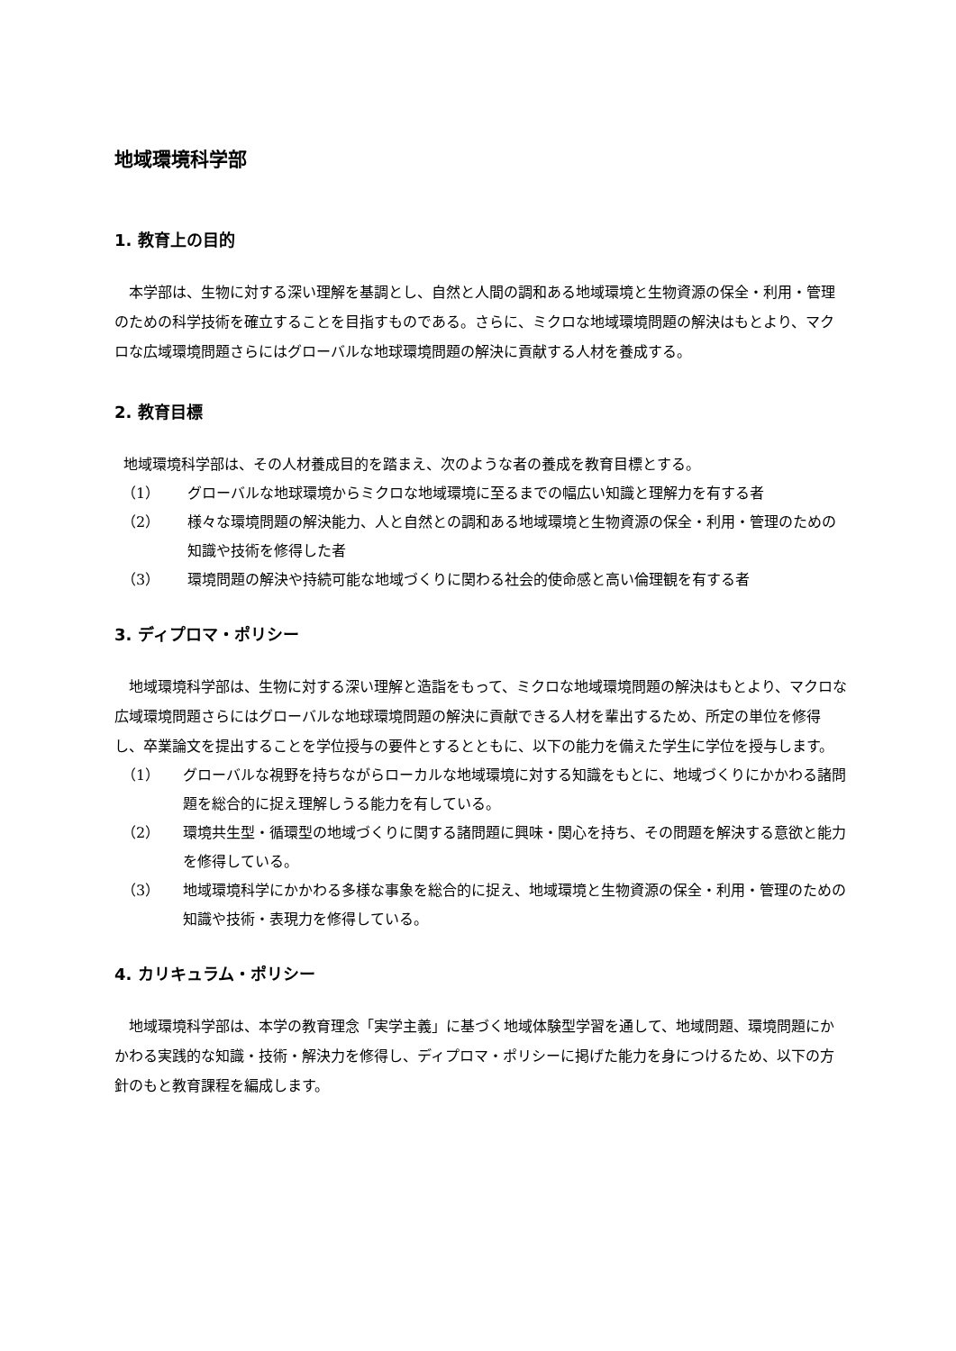地域環境科学部
1. 教育上の目的
本学部は、生物に対する深い理解を基調とし、自然と人間の調和ある地域環境と生物資源の保全・利用・管理のための科学技術を確立することを目指すものである。さらに、ミクロな地域環境問題の解決はもとより、マクロな広域環境問題さらにはグローバルな地球環境問題の解決に貢献する人材を養成する。
2. 教育目標
地域環境科学部は、その人材養成目的を踏まえ、次のような者の養成を教育目標とする。
（1） グローバルな地球環境からミクロな地域環境に至るまでの幅広い知識と理解力を有する者
（2） 様々な環境問題の解決能力、人と自然との調和ある地域環境と生物資源の保全・利用・管理のための知識や技術を修得した者
（3） 環境問題の解決や持続可能な地域づくりに関わる社会的使命感と高い倫理観を有する者
3. ディプロマ・ポリシー
地域環境科学部は、生物に対する深い理解と造詣をもって、ミクロな地域環境問題の解決はもとより、マクロな広域環境問題さらにはグローバルな地球環境問題の解決に貢献できる人材を輩出するため、所定の単位を修得し、卒業論文を提出することを学位授与の要件とするとともに、以下の能力を備えた学生に学位を授与します。
（1） グローバルな視野を持ちながらローカルな地域環境に対する知識をもとに、地域づくりにかかわる諸問題を総合的に捉え理解しうる能力を有している。
（2） 環境共生型・循環型の地域づくりに関する諸問題に興味・関心を持ち、その問題を解決する意欲と能力を修得している。
（3） 地域環境科学にかかわる多様な事象を総合的に捉え、地域環境と生物資源の保全・利用・管理のための知識や技術・表現力を修得している。
4. カリキュラム・ポリシー
地域環境科学部は、本学の教育理念「実学主義」に基づく地域体験型学習を通して、地域問題、環境問題にかかわる実践的な知識・技術・解決力を修得し、ディプロマ・ポリシーに掲げた能力を身につけるため、以下の方針のもと教育課程を編成します。